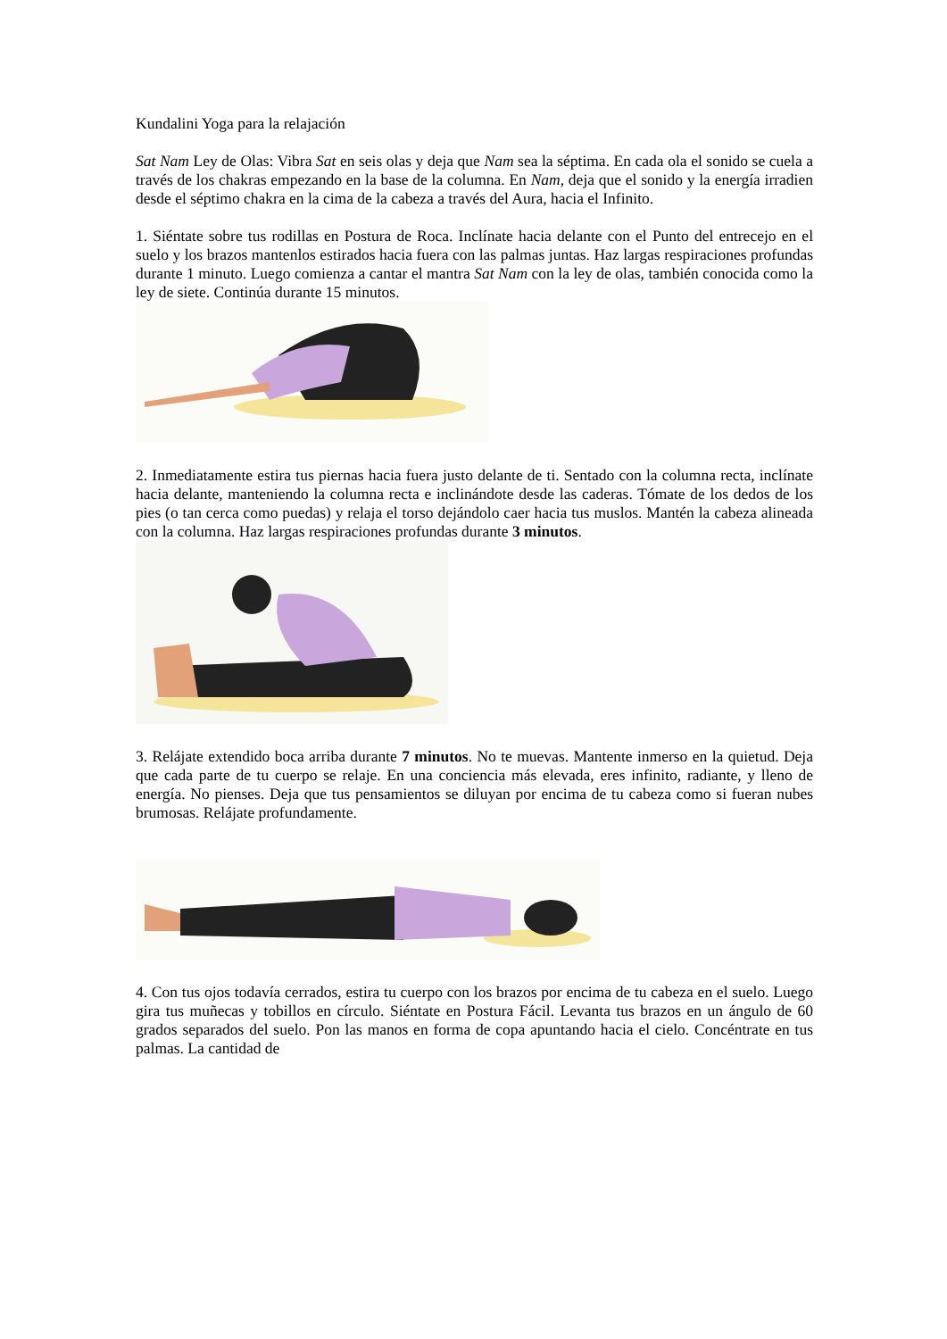Kundalini Yoga para la relajación
Sat Nam Ley de Olas: Vibra Sat en seis olas y deja que Nam sea la séptima. En cada ola el sonido se cuela a través de los chakras empezando en la base de la columna. En Nam, deja que el sonido y la energía irradien desde el séptimo chakra en la cima de la cabeza a través del Aura, hacia el Infinito.
1. Siéntate sobre tus rodillas en Postura de Roca. Inclínate hacia delante con el Punto del entrecejo en el suelo y los brazos mantenlos estirados hacia fuera con las palmas juntas. Haz largas respiraciones profundas durante 1 minuto. Luego comienza a cantar el mantra Sat Nam con la ley de olas, también conocida como la ley de siete. Continúa durante 15 minutos.
2. Inmediatamente estira tus piernas hacia fuera justo delante de ti. Sentado con la columna recta, inclínate hacia delante, manteniendo la columna recta e inclinándote desde las caderas. Tómate de los dedos de los pies (o tan cerca como puedas) y relaja el torso dejándolo caer hacia tus muslos. Mantén la cabeza alineada con la columna. Haz largas respiraciones profundas durante 3 minutos.
3. Relájate extendido boca arriba durante 7 minutos. No te muevas. Mantente inmerso en la quietud. Deja que cada parte de tu cuerpo se relaje. En una conciencia más elevada, eres infinito, radiante, y lleno de energía. No pienses. Deja que tus pensamientos se diluyan por encima de tu cabeza como si fueran nubes brumosas. Relájate profundamente.
4. Con tus ojos todavía cerrados, estira tu cuerpo con los brazos por encima de tu cabeza en el suelo. Luego gira tus muñecas y tobillos en círculo. Siéntate en Postura Fácil. Levanta tus brazos en un ángulo de 60 grados separados del suelo. Pon las manos en forma de copa apuntando hacia el cielo. Concéntrate en tus palmas. La cantidad de